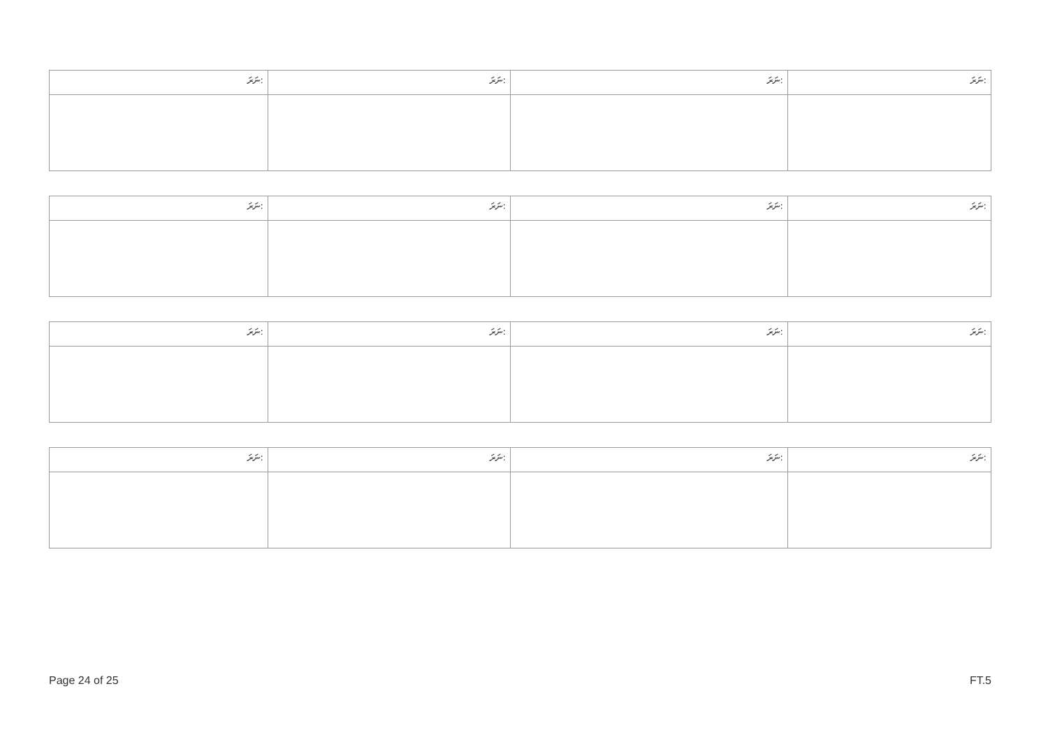| ނަރަ: | ނަރަ: | ނަރަ: | ނަރަ: |
| --- | --- | --- | --- |
| ނަރަ: | ނަރަ: | ނަރަ: | ނަރަ: |
| --- | --- | --- | --- |
| ނަރަ: | ނަރަ: | ނަރަ: | ނަރަ: |
| --- | --- | --- | --- |
| ނަރަ: | ނަރަ: | ނަރަ: | ނަރަ: |
| --- | --- | --- | --- |
Page 24 of 25 FT.5